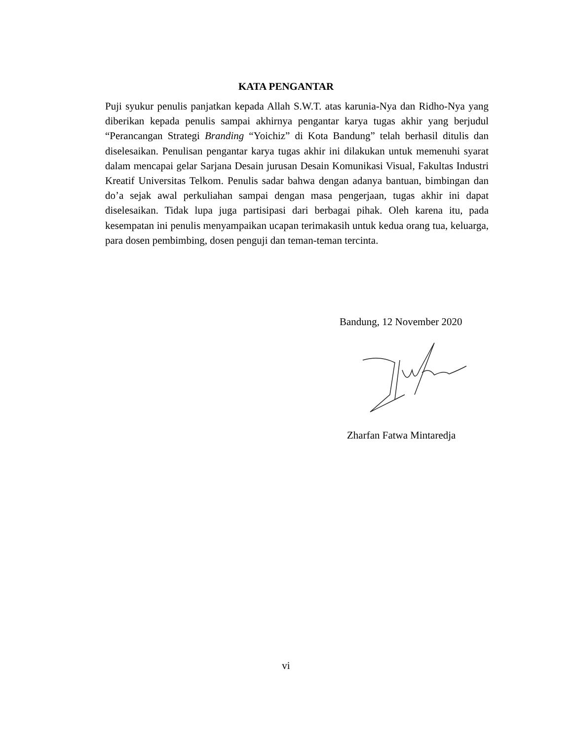KATA PENGANTAR
Puji syukur penulis panjatkan kepada Allah S.W.T. atas karunia-Nya dan Ridho-Nya yang diberikan kepada penulis sampai akhirnya pengantar karya tugas akhir yang berjudul “Perancangan Strategi Branding “Yoichiz” di Kota Bandung” telah berhasil ditulis dan diselesaikan. Penulisan pengantar karya tugas akhir ini dilakukan untuk memenuhi syarat dalam mencapai gelar Sarjana Desain jurusan Desain Komunikasi Visual, Fakultas Industri Kreatif Universitas Telkom. Penulis sadar bahwa dengan adanya bantuan, bimbingan dan do’a sejak awal perkuliahan sampai dengan masa pengerjaan, tugas akhir ini dapat diselesaikan. Tidak lupa juga partisipasi dari berbagai pihak. Oleh karena itu, pada kesempatan ini penulis menyampaikan ucapan terimakasih untuk kedua orang tua, keluarga, para dosen pembimbing, dosen penguji dan teman-teman tercinta.
Bandung, 12 November 2020
Zharfan Fatwa Mintaredja
vi